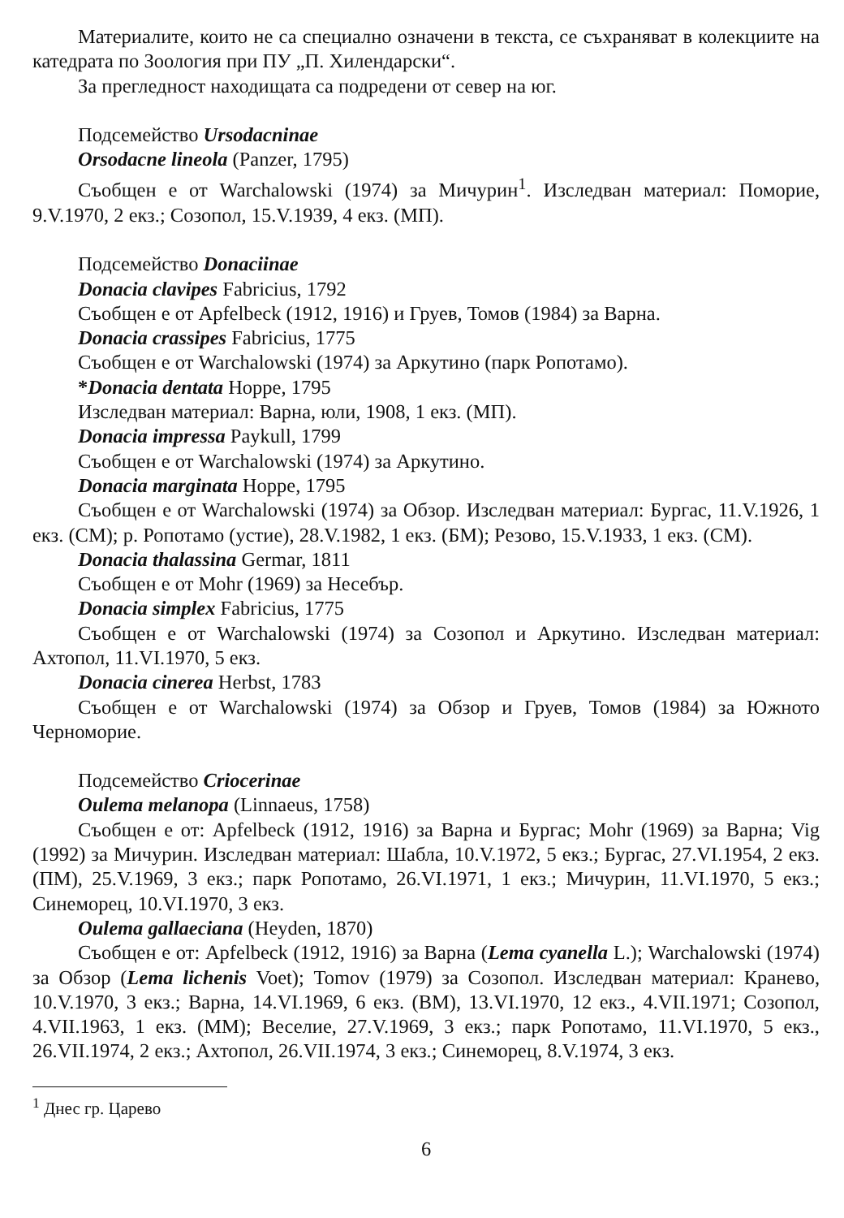Материалите, които не са специално означени в текста, се съхраняват в колекциите на катедрата по Зоология при ПУ „П. Хилендарски“.
За прегледност находищата са подредени от север на юг.
Подсемейство Ursodacninae
Orsodacne lineola (Panzer, 1795)
Съобщен е от Warchalowski (1974) за Мичурин<sup>1</sup>. Изследван материал: Поморие, 9.V.1970, 2 екз.; Созопол, 15.V.1939, 4 екз. (МП).
Подсемейство Donaciinae
Donacia clavipes Fabricius, 1792
Съобщен е от Apfelbeck (1912, 1916) и Груев, Томов (1984) за Варна.
Donacia crassipes Fabricius, 1775
Съобщен е от Warchalowski (1974) за Аркутино (парк Ропотамо).
*Donacia dentata Hoppe, 1795
Изследван материал: Варна, юли, 1908, 1 екз. (МП).
Donacia impressa Paykull, 1799
Съобщен е от Warchalowski (1974) за Аркутино.
Donacia marginata Hoppe, 1795
Съобщен е от Warchalowski (1974) за Обзор. Изследван материал: Бургас, 11.V.1926, 1 екз. (СМ); р. Ропотамо (устие), 28.V.1982, 1 екз. (БМ); Резово, 15.V.1933, 1 екз. (СМ).
Donacia thalassina Germar, 1811
Съобщен е от Mohr (1969) за Несебър.
Donacia simplex Fabricius, 1775
Съобщен е от Warchalowski (1974) за Созопол и Аркутино. Изследван материал: Ахтопол, 11.VI.1970, 5 екз.
Donacia cinerea Herbst, 1783
Съобщен е от Warchalowski (1974) за Обзор и Груев, Томов (1984) за Южното Черноморие.
Подсемейство Criocerinae
Oulema melanopa (Linnaeus, 1758)
Съобщен е от: Apfelbeck (1912, 1916) за Варна и Бургас; Mohr (1969) за Варна; Vig (1992) за Мичурин. Изследван материал: Шабла, 10.V.1972, 5 екз.; Бургас, 27.VI.1954, 2 екз. (ПМ), 25.V.1969, 3 екз.; парк Ропотамо, 26.VI.1971, 1 екз.; Мичурин, 11.VI.1970, 5 екз.; Синеморец, 10.VI.1970, 3 екз.
Oulema gallaeciana (Heyden, 1870)
Съобщен е от: Apfelbeck (1912, 1916) за Варна (Lema cyanella L.); Warchalowski (1974) за Обзор (Lema lichenis Voet); Tomov (1979) за Созопол. Изследван материал: Кранево, 10.V.1970, 3 екз.; Варна, 14.VI.1969, 6 екз. (ВМ), 13.VI.1970, 12 екз., 4.VII.1971; Созопол, 4.VII.1963, 1 екз. (ММ); Веселие, 27.V.1969, 3 екз.; парк Ропотамо, 11.VI.1970, 5 екз., 26.VII.1974, 2 екз.; Ахтопол, 26.VII.1974, 3 екз.; Синеморец, 8.V.1974, 3 екз.
<sup>1</sup> Днес гр. Царево
6